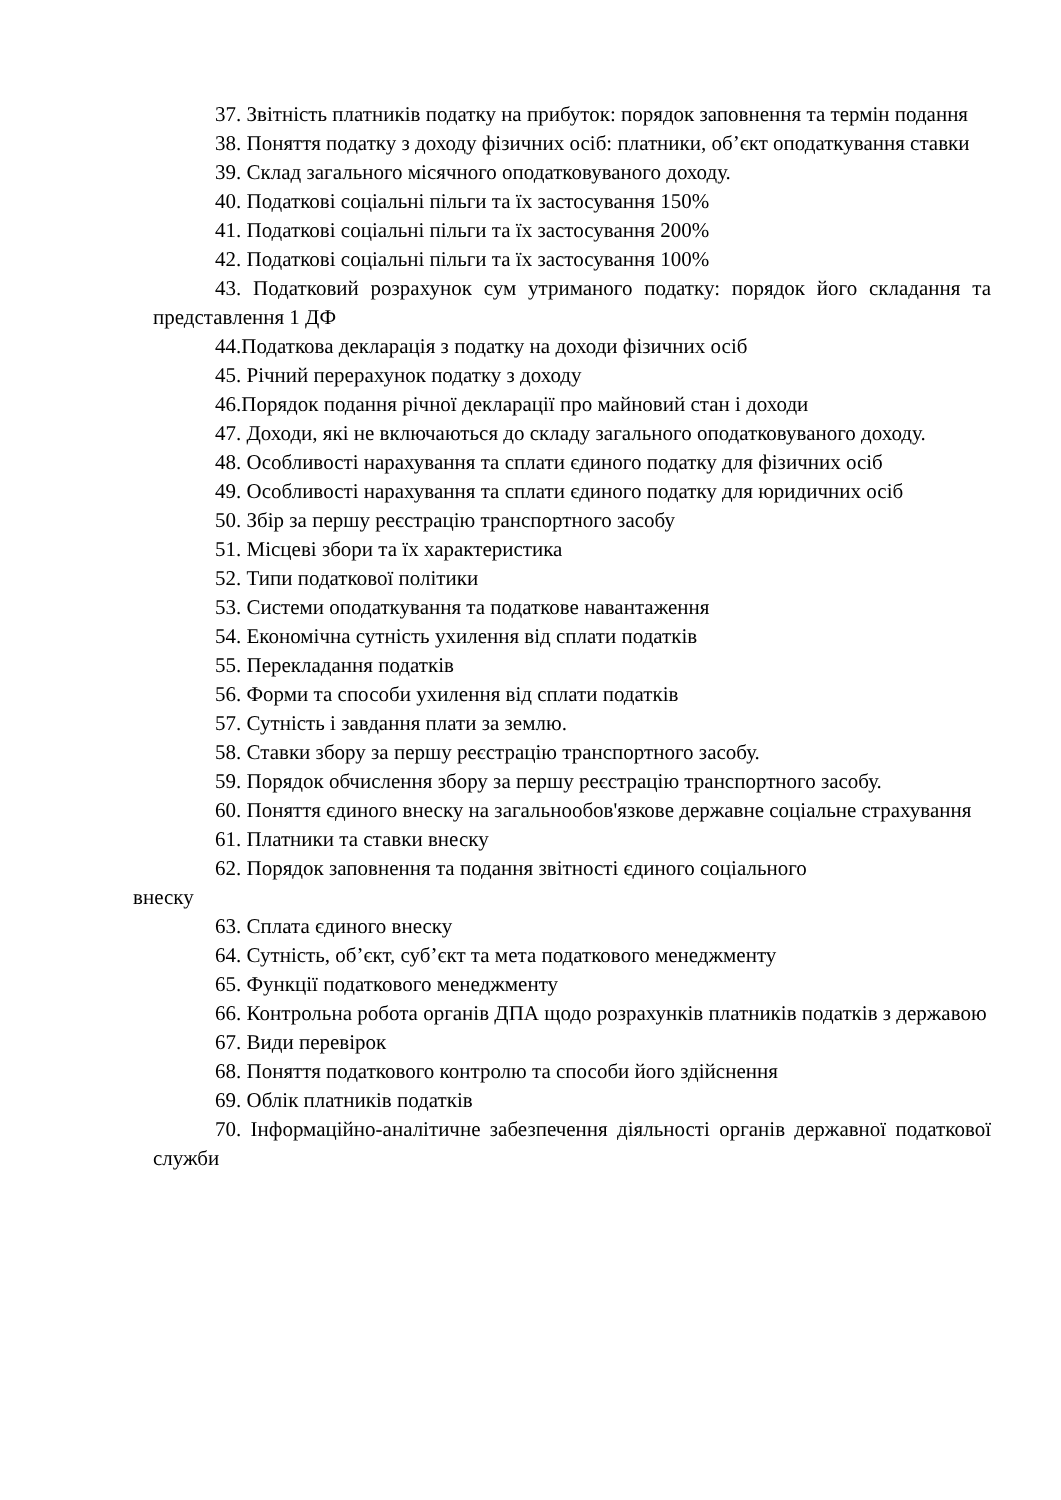37. Звітність платників податку на прибуток: порядок заповнення та термін подання
38. Поняття податку з доходу фізичних осіб: платники, об’єкт оподаткування ставки
39. Склад загального місячного оподатковуваного доходу.
40. Податкові соціальні пільги та їх застосування 150%
41. Податкові соціальні пільги та їх застосування 200%
42. Податкові соціальні пільги та їх застосування 100%
43. Податковий розрахунок сум утриманого податку: порядок його складання та представлення 1 ДФ
44.Податкова декларація з податку на доходи фізичних осіб
45. Річний перерахунок податку з доходу
46.Порядок подання річної декларації про майновий стан і доходи
47. Доходи, які не включаються до складу загального оподатковуваного доходу.
48. Особливості нарахування та сплати єдиного податку для фізичних осіб
49. Особливості нарахування та сплати єдиного податку для юридичних осіб
50. Збір за першу реєстрацію транспортного засобу
51. Місцеві збори та їх характеристика
52. Типи податкової політики
53. Системи оподаткування та податкове навантаження
54. Економічна сутність ухилення від сплати податків
55. Перекладання податків
56. Форми та способи ухилення від сплати податків
57. Сутність і завдання плати за землю.
58. Ставки збору за першу реєстрацію транспортного засобу.
59. Порядок обчислення збору за першу реєстрацію транспортного засобу.
60. Поняття єдиного внеску на загальнообов'язкове державне соціальне страхування
61. Платники та ставки внеску
62. Порядок заповнення та подання звітності єдиного соціального
внеску
63. Сплата єдиного внеску
64. Сутність, об’єкт, суб’єкт та мета податкового менеджменту
65. Функції податкового менеджменту
66. Контрольна робота органів ДПА щодо розрахунків платників податків з державою
67. Види перевірок
68. Поняття податкового контролю та способи його здійснення
69. Облік платників податків
70. Інформаційно-аналітичне забезпечення діяльності органів державної податкової служби